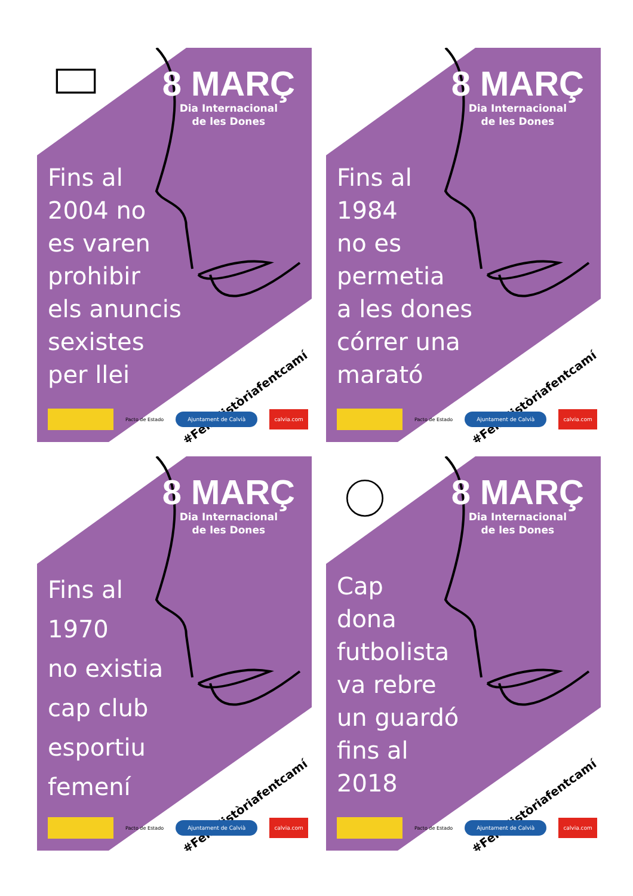8 MARÇ
Dia Internacional
de les Dones
Fins al
2004 no
es varen
prohibir
els anuncis
sexistes
per llei
#FemHistòriafentcamí
Pacto de Estado
Ajuntament de Calvià
calvia.com
8 MARÇ
Dia Internacional
de les Dones
Fins al
1984
no es
permetia
a les dones
córrer una
marató
#FemHistòriafentcamí
Pacto de Estado
Ajuntament de Calvià
calvia.com
8 MARÇ
Dia Internacional
de les Dones
Fins al
1970
no existia
cap club
esportiu
femení
#FemHistòriafentcamí
Pacto de Estado
Ajuntament de Calvià
calvia.com
8 MARÇ
Dia Internacional
de les Dones
Cap
dona
futbolista
va rebre
un guardó
fins al
2018
#FemHistòriafentcamí
Pacto de Estado
Ajuntament de Calvià
calvia.com